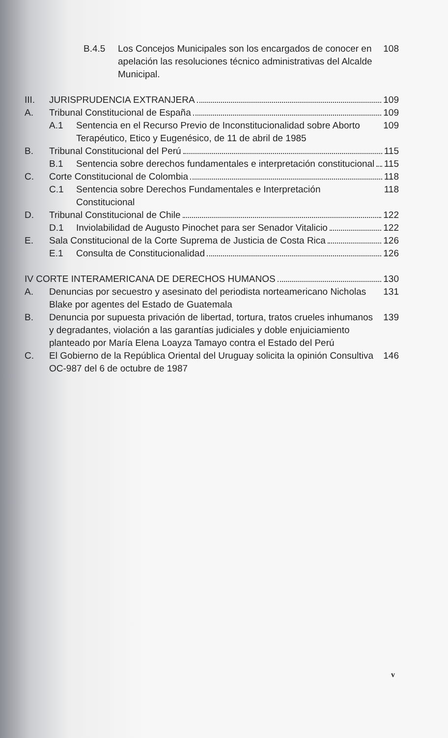B.4.5 Los Concejos Municipales son los encargados de conocer en apelación las resoluciones técnico administrativas del Alcalde Municipal.
108
III. JURISPRUDENCIA EXTRANJERA 109
A. Tribunal Constitucional de España 109
A.1 Sentencia en el Recurso Previo de Inconstitucionalidad sobre Aborto Terapéutico, Etico y Eugenésico, de 11 de abril de 1985
109
B. Tribunal Constitucional del Perú 115
B.1 Sentencia sobre derechos fundamentales e interpretación constitucional
115
C. Corte Constitucional de Colombia 118
C.1 Sentencia sobre Derechos Fundamentales e Interpretación Constitucional
118
D. Tribunal Constitucional de Chile 122
D.1 Inviolabilidad de Augusto Pinochet para ser Senador Vitalicio 122
E. Sala Constitucional de la Corte Suprema de Justicia de Costa Rica 126
E.1 Consulta de Constitucionalidad 126
IV CORTE INTERAMERICANA DE DERECHOS HUMANOS 130
A. Denuncias por secuestro y asesinato del periodista norteamericano Nicholas Blake por agentes del Estado de Guatemala
131
B. Denuncia por supuesta privación de libertad, tortura, tratos crueles inhumanos y degradantes, violación a las garantías judiciales y doble enjuiciamiento planteado por María Elena Loayza Tamayo contra el Estado del Perú
139
C. El Gobierno de la República Oriental del Uruguay solicita la opinión Consultiva OC-987 del 6 de octubre de 1987
146
v